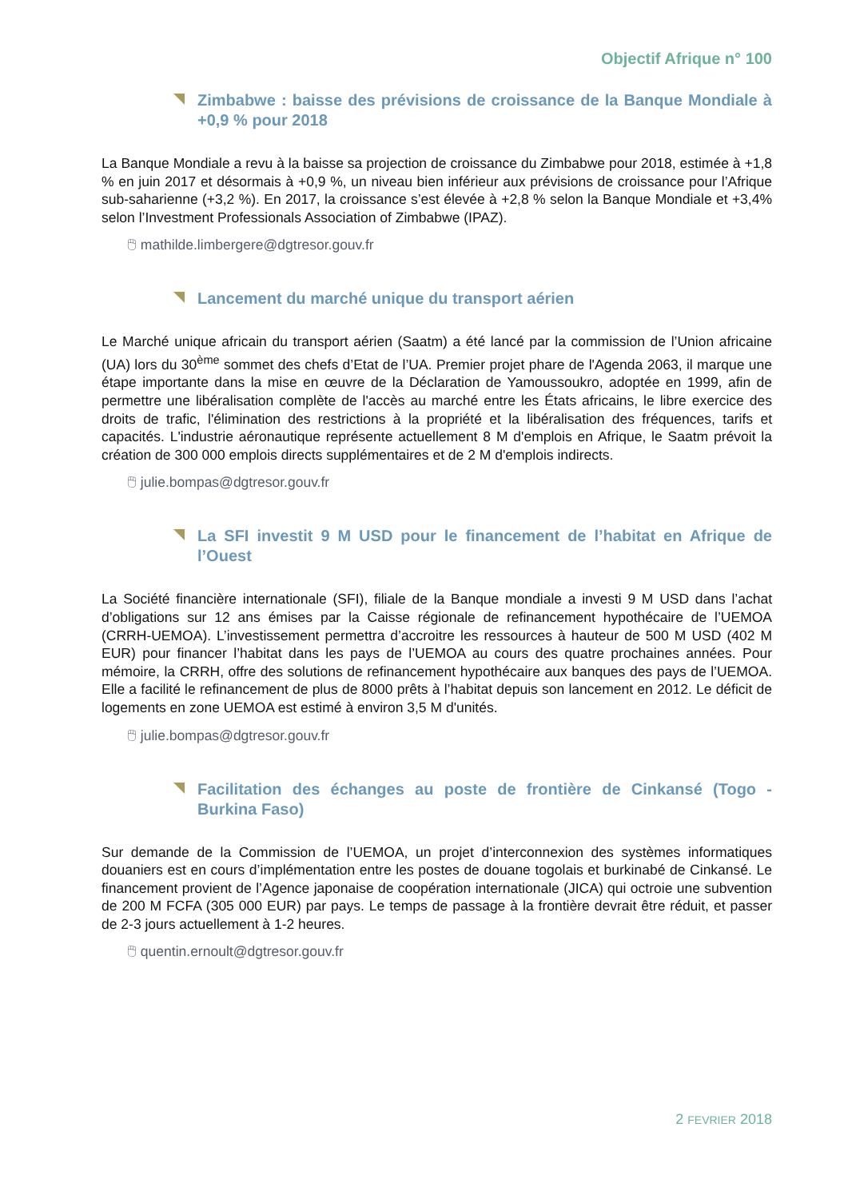Objectif Afrique n° 100
Zimbabwe : baisse des prévisions de croissance de la Banque Mondiale à +0,9 % pour 2018
La Banque Mondiale a revu à la baisse sa projection de croissance du Zimbabwe pour 2018, estimée à +1,8 % en juin 2017 et désormais à +0,9 %, un niveau bien inférieur aux prévisions de croissance pour l’Afrique sub-saharienne (+3,2 %). En 2017, la croissance s’est élevée à +2,8 % selon la Banque Mondiale et +3,4% selon l’Investment Professionals Association of Zimbabwe (IPAZ).
🖱 mathilde.limbergere@dgtresor.gouv.fr
Lancement du marché unique du transport aérien
Le Marché unique africain du transport aérien (Saatm) a été lancé par la commission de l’Union africaine (UA) lors du 30<sup>ème</sup> sommet des chefs d’Etat de l’UA. Premier projet phare de l'Agenda 2063, il marque une étape importante dans la mise en œuvre de la Déclaration de Yamoussoukro, adoptée en 1999, afin de permettre une libéralisation complète de l'accès au marché entre les États africains, le libre exercice des droits de trafic, l'élimination des restrictions à la propriété et la libéralisation des fréquences, tarifs et capacités. L'industrie aéronautique représente actuellement 8 M d'emplois en Afrique, le Saatm prévoit la création de 300 000 emplois directs supplémentaires et de 2 M d'emplois indirects.
🖱 julie.bompas@dgtresor.gouv.fr
La SFI investit 9 M USD pour le financement de l’habitat en Afrique de l’Ouest
La Société financière internationale (SFI), filiale de la Banque mondiale a investi 9 M USD dans l’achat d’obligations sur 12 ans émises par la Caisse régionale de refinancement hypothécaire de l’UEMOA (CRRH-UEMOA). L’investissement permettra d’accroitre les ressources à hauteur de 500 M USD (402 M EUR) pour financer l’habitat dans les pays de l’UEMOA au cours des quatre prochaines années. Pour mémoire, la CRRH, offre des solutions de refinancement hypothécaire aux banques des pays de l’UEMOA. Elle a facilité le refinancement de plus de 8000 prêts à l’habitat depuis son lancement en 2012. Le déficit de logements en zone UEMOA est estimé à environ 3,5 M d'unités.
🖱 julie.bompas@dgtresor.gouv.fr
Facilitation des échanges au poste de frontière de Cinkansé (Togo - Burkina Faso)
Sur demande de la Commission de l’UEMOA, un projet d’interconnexion des systèmes informatiques douaniers est en cours d’implémentation entre les postes de douane togolais et burkinabé de Cinkansé. Le financement provient de l’Agence japonaise de coopération internationale (JICA) qui octroie une subvention de 200 M FCFA (305 000 EUR) par pays. Le temps de passage à la frontière devrait être réduit, et passer de 2-3 jours actuellement à 1-2 heures.
🖱 quentin.ernoult@dgtresor.gouv.fr
2 FEVRIER 2018